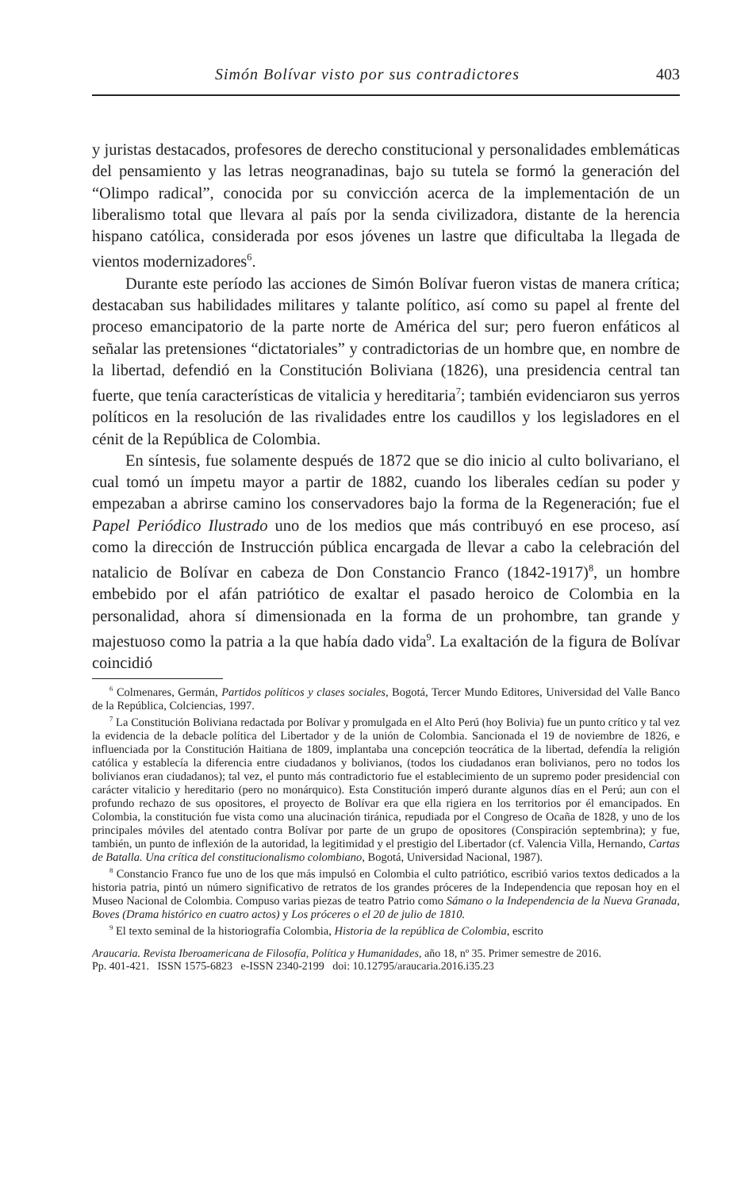Simón Bolívar visto por sus contradictores 403
y juristas destacados, profesores de derecho constitucional y personalidades emblemáticas del pensamiento y las letras neogranadinas, bajo su tutela se formó la generación del “Olimpo radical”, conocida por su convicción acerca de la implementación de un liberalismo total que llevara al país por la senda civilizadora, distante de la herencia hispano católica, considerada por esos jóvenes un lastre que dificultaba la llegada de vientos modernizadores<sup>6</sup>.
Durante este período las acciones de Simón Bolívar fueron vistas de manera crítica; destacaban sus habilidades militares y talante político, así como su papel al frente del proceso emancipatorio de la parte norte de América del sur; pero fueron enfáticos al señalar las pretensiones “dictatoriales” y contradictorias de un hombre que, en nombre de la libertad, defendió en la Constitución Boliviana (1826), una presidencia central tan fuerte, que tenía características de vitalicia y hereditaria<sup>7</sup>; también evidenciaron sus yerros políticos en la resolución de las rivalidades entre los caudillos y los legisladores en el cénit de la República de Colombia.
En síntesis, fue solamente después de 1872 que se dio inicio al culto bolivariano, el cual tomó un ímpetu mayor a partir de 1882, cuando los liberales cedían su poder y empezaban a abrirse camino los conservadores bajo la forma de la Regeneración; fue el Papel Periódico Ilustrado uno de los medios que más contribuyó en ese proceso, así como la dirección de Instrucción pública encargada de llevar a cabo la celebración del natalicio de Bolívar en cabeza de Don Constancio Franco (1842-1917)<sup>8</sup>, un hombre embebido por el afán patriótico de exaltar el pasado heroico de Colombia en la personalidad, ahora sí dimensionada en la forma de un prohombre, tan grande y majestuoso como la patria a la que había dado vida<sup>9</sup>. La exaltación de la figura de Bolívar coincidió
<sup>6</sup> Colmenares, Germán, Partidos políticos y clases sociales, Bogotá, Tercer Mundo Editores, Universidad del Valle Banco de la República, Colciencias, 1997.
<sup>7</sup> La Constitución Boliviana redactada por Bolívar y promulgada en el Alto Perú (hoy Bolivia) fue un punto crítico y tal vez la evidencia de la debacle política del Libertador y de la unión de Colombia. Sancionada el 19 de noviembre de 1826, e influenciada por la Constitución Haitiana de 1809, implantaba una concepción teocrática de la libertad, defendía la religión católica y establecía la diferencia entre ciudadanos y bolivianos, (todos los ciudadanos eran bolivianos, pero no todos los bolivianos eran ciudadanos); tal vez, el punto más contradictorio fue el establecimiento de un supremo poder presidencial con carácter vitalicio y hereditario (pero no monárquico). Esta Constitución imperó durante algunos días en el Perú; aun con el profundo rechazo de sus opositores, el proyecto de Bolívar era que ella rigiera en los territorios por él emancipados. En Colombia, la constitución fue vista como una alucinación tiránica, repudiada por el Congreso de Ocaña de 1828, y uno de los principales móviles del atentado contra Bolívar por parte de un grupo de opositores (Conspiración septembrina); y fue, también, un punto de inflexión de la autoridad, la legitimidad y el prestigio del Libertador (cf. Valencia Villa, Hernando, Cartas de Batalla. Una crítica del constitucionalismo colombiano, Bogotá, Universidad Nacional, 1987).
<sup>8</sup> Constancio Franco fue uno de los que más impulsó en Colombia el culto patriótico, escribió varios textos dedicados a la historia patria, pintó un número significativo de retratos de los grandes próceres de la Independencia que reposan hoy en el Museo Nacional de Colombia. Compuso varias piezas de teatro Patrio como Sámano o la Independencia de la Nueva Granada, Boves (Drama histórico en cuatro actos) y Los próceres o el 20 de julio de 1810.
<sup>9</sup> El texto seminal de la historiografía Colombia, Historia de la república de Colombia, escrito
Araucaria. Revista Iberoamericana de Filosofía, Política y Humanidades, año 18, nº 35. Primer semestre de 2016.
Pp. 401-421. ISSN 1575-6823 e-ISSN 2340-2199 doi: 10.12795/araucaria.2016.i35.23